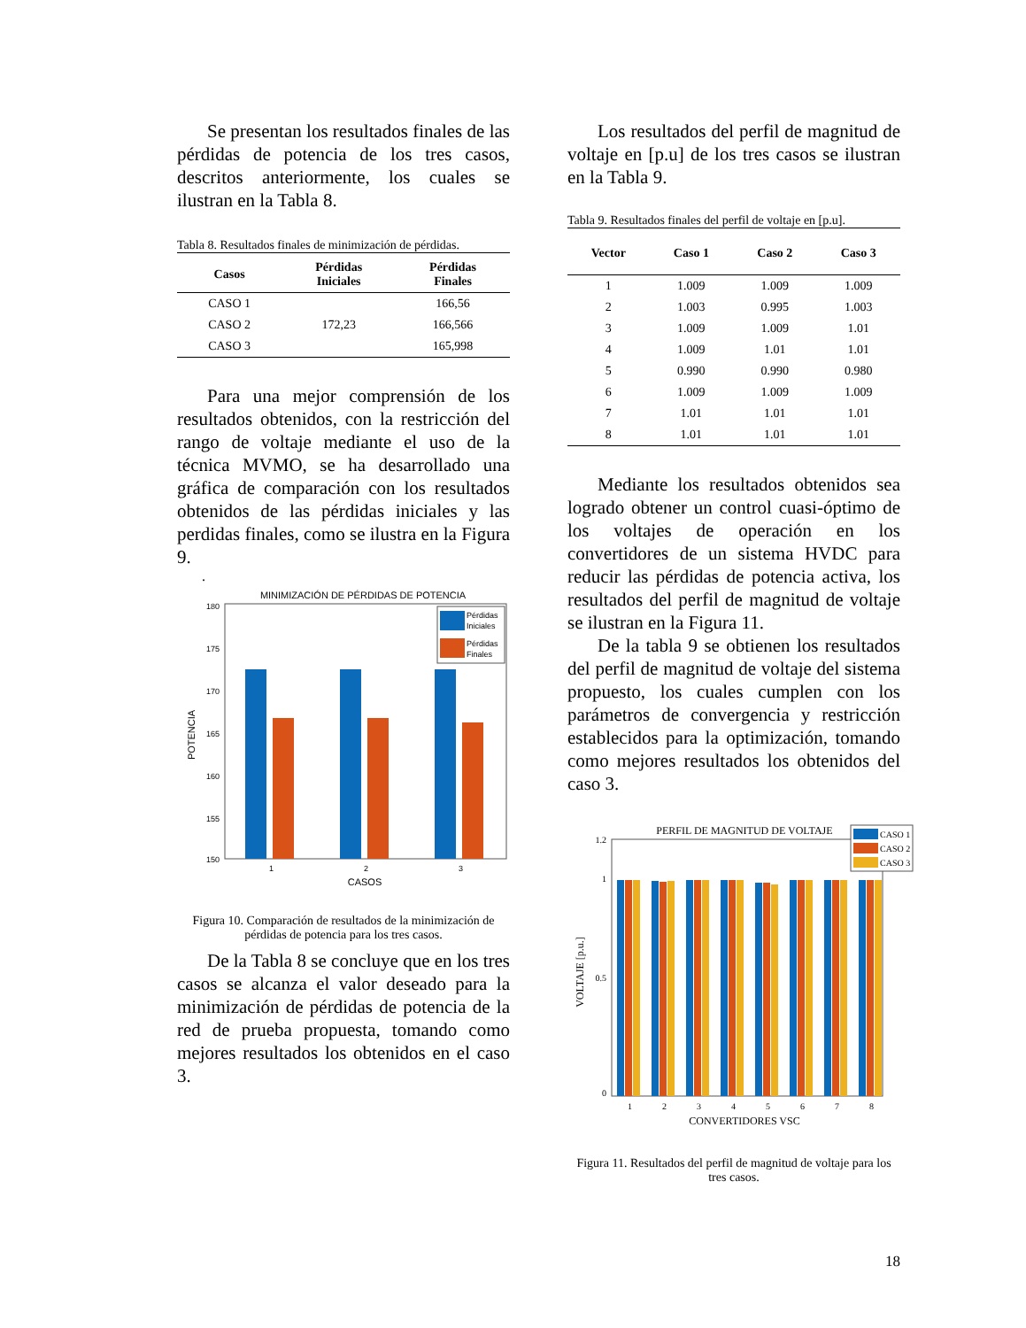Se presentan los resultados finales de las pérdidas de potencia de los tres casos, descritos anteriormente, los cuales se ilustran en la Tabla 8.
Tabla 8. Resultados finales de minimización de pérdidas.
| Casos | Pérdidas Iniciales | Pérdidas Finales |
| --- | --- | --- |
| CASO 1 | 172,23 | 166,56 |
| CASO 2 | | 166,566 |
| CASO 3 | | 165,998 |
Para una mejor comprensión de los resultados obtenidos, con la restricción del rango de voltaje mediante el uso de la técnica MVMO, se ha desarrollado una gráfica de comparación con los resultados obtenidos de las pérdidas iniciales y las perdidas finales, como se ilustra en la Figura 9.
.
MINIMIZACIÓN DE PÉRDIDAS DE POTENCIA
180
175
170
165
160
155
150
Pérdidas
Iniciales
Pérdidas
Finales
1
2
3
CASOS
POTENCIA
Figura 10. Comparación de resultados de la minimización de pérdidas de potencia para los tres casos.
De la Tabla 8 se concluye que en los tres casos se alcanza el valor deseado para la minimización de pérdidas de potencia de la red de prueba propuesta, tomando como mejores resultados los obtenidos en el caso 3.
Los resultados del perfil de magnitud de voltaje en [p.u] de los tres casos se ilustran en la Tabla 9.
Tabla 9. Resultados finales del perfil de voltaje en [p.u].
| Vector | Caso 1 | Caso 2 | Caso 3 |
| --- | --- | --- | --- |
| 1 | 1.009 | 1.009 | 1.009 |
| 2 | 1.003 | 0.995 | 1.003 |
| 3 | 1.009 | 1.009 | 1.01 |
| 4 | 1.009 | 1.01 | 1.01 |
| 5 | 0.990 | 0.990 | 0.980 |
| 6 | 1.009 | 1.009 | 1.009 |
| 7 | 1.01 | 1.01 | 1.01 |
| 8 | 1.01 | 1.01 | 1.01 |
Mediante los resultados obtenidos sea logrado obtener un control cuasi-óptimo de los voltajes de operación en los convertidores de un sistema HVDC para reducir las pérdidas de potencia activa, los resultados del perfil de magnitud de voltaje se ilustran en la Figura 11.
De la tabla 9 se obtienen los resultados del perfil de magnitud de voltaje del sistema propuesto, los cuales cumplen con los parámetros de convergencia y restricción establecidos para la optimización, tomando como mejores resultados los obtenidos del caso 3.
PERFIL DE MAGNITUD DE VOLTAJE
1.2
1
0.5
0
CASO 1
CASO 2
CASO 3
1
2
3
4
5
6
7
8
CONVERTIDORES VSC
VOLTAJE [p.u.]
Figura 11. Resultados del perfil de magnitud de voltaje para los tres casos.
18